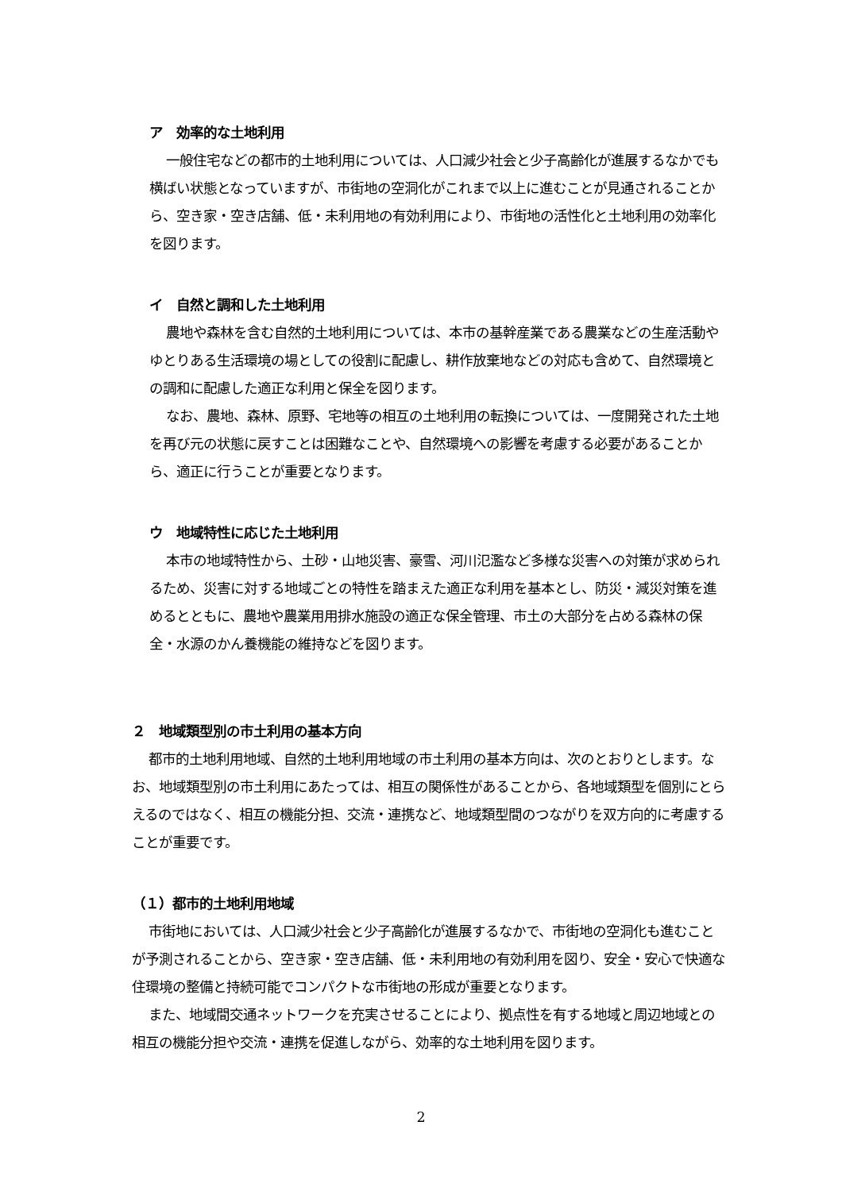ア　効率的な土地利用
一般住宅などの都市的土地利用については、人口減少社会と少子高齢化が進展するなかでも横ばい状態となっていますが、市街地の空洞化がこれまで以上に進むことが見通されることから、空き家・空き店舗、低・未利用地の有効利用により、市街地の活性化と土地利用の効率化を図ります。
イ　自然と調和した土地利用
農地や森林を含む自然的土地利用については、本市の基幹産業である農業などの生産活動やゆとりある生活環境の場としての役割に配慮し、耕作放棄地などの対応も含めて、自然環境との調和に配慮した適正な利用と保全を図ります。
なお、農地、森林、原野、宅地等の相互の土地利用の転換については、一度開発された土地を再び元の状態に戻すことは困難なことや、自然環境への影響を考慮する必要があることから、適正に行うことが重要となります。
ウ　地域特性に応じた土地利用
本市の地域特性から、土砂・山地災害、豪雪、河川氾濫など多様な災害への対策が求められるため、災害に対する地域ごとの特性を踏まえた適正な利用を基本とし、防災・減災対策を進めるとともに、農地や農業用用排水施設の適正な保全管理、市土の大部分を占める森林の保全・水源のかん養機能の維持などを図ります。
２　地域類型別の市土利用の基本方向
都市的土地利用地域、自然的土地利用地域の市土利用の基本方向は、次のとおりとします。なお、地域類型別の市土利用にあたっては、相互の関係性があることから、各地域類型を個別にとらえるのではなく、相互の機能分担、交流・連携など、地域類型間のつながりを双方向的に考慮することが重要です。
（１）都市的土地利用地域
市街地においては、人口減少社会と少子高齢化が進展するなかで、市街地の空洞化も進むことが予測されることから、空き家・空き店舗、低・未利用地の有効利用を図り、安全・安心で快適な住環境の整備と持続可能でコンパクトな市街地の形成が重要となります。
また、地域間交通ネットワークを充実させることにより、拠点性を有する地域と周辺地域との相互の機能分担や交流・連携を促進しながら、効率的な土地利用を図ります。
2